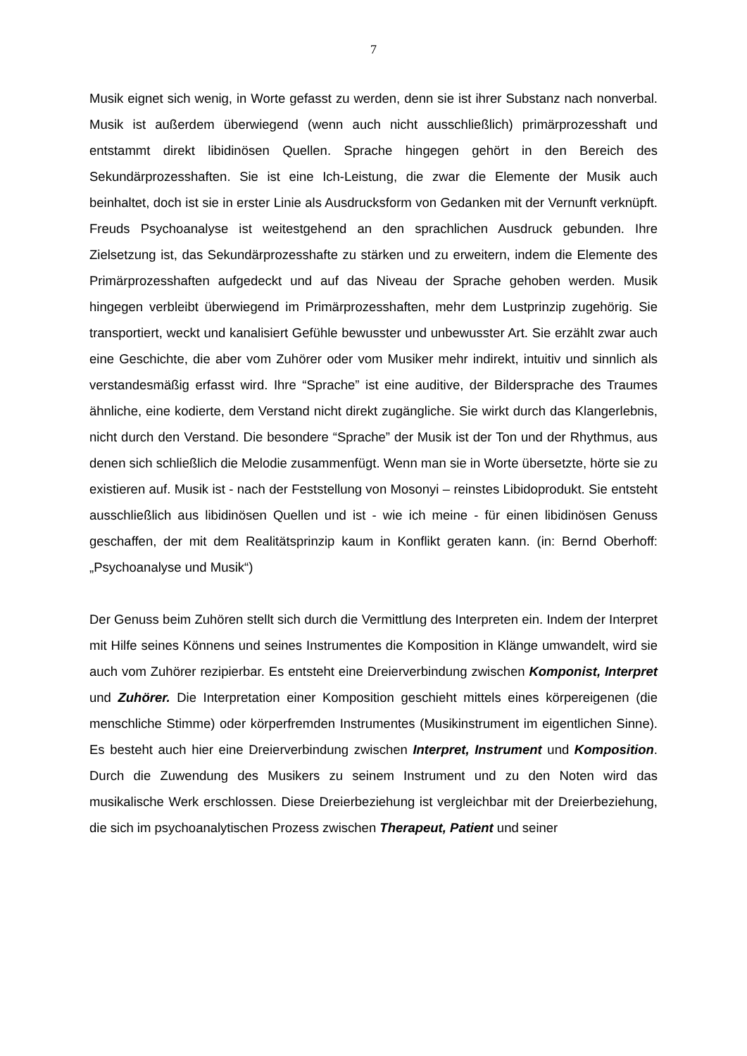7
Musik eignet sich wenig, in Worte gefasst zu werden, denn sie ist ihrer Substanz nach nonverbal. Musik ist außerdem überwiegend (wenn auch nicht ausschließlich) primärprozesshaft und entstammt direkt libidinösen Quellen. Sprache hingegen gehört in den Bereich des Sekundärprozesshaften. Sie ist eine Ich-Leistung, die zwar die Elemente der Musik auch beinhaltet, doch ist sie in erster Linie als Ausdrucksform von Gedanken mit der Vernunft verknüpft. Freuds Psychoanalyse ist weitestgehend an den sprachlichen Ausdruck gebunden. Ihre Zielsetzung ist, das Sekundärprozesshafte zu stärken und zu erweitern, indem die Elemente des Primärprozesshaften aufgedeckt und auf das Niveau der Sprache gehoben werden. Musik hingegen verbleibt überwiegend im Primärprozesshaften, mehr dem Lustprinzip zugehörig. Sie transportiert, weckt und kanalisiert Gefühle bewusster und unbewusster Art. Sie erzählt zwar auch eine Geschichte, die aber vom Zuhörer oder vom Musiker mehr indirekt, intuitiv und sinnlich als verstandesmäßig erfasst wird. Ihre “Sprache” ist eine auditive, der Bildersprache des Traumes ähnliche, eine kodierte, dem Verstand nicht direkt zugängliche. Sie wirkt durch das Klangerlebnis, nicht durch den Verstand. Die besondere “Sprache” der Musik ist der Ton und der Rhythmus, aus denen sich schließlich die Melodie zusammenfügt. Wenn man sie in Worte übersetzte, hörte sie zu existieren auf. Musik ist - nach der Feststellung von Mosonyi – reinstes Libidoprodukt. Sie entsteht ausschließlich aus libidinösen Quellen und ist - wie ich meine - für einen libidinösen Genuss geschaffen, der mit dem Realitätsprinzip kaum in Konflikt geraten kann. (in: Bernd Oberhoff: „Psychoanalyse und Musik“)
Der Genuss beim Zuhören stellt sich durch die Vermittlung des Interpreten ein. Indem der Interpret mit Hilfe seines Könnens und seines Instrumentes die Komposition in Klänge umwandelt, wird sie auch vom Zuhörer rezipierbar. Es entsteht eine Dreierverbindung zwischen Komponist, Interpret und Zuhörer. Die Interpretation einer Komposition geschieht mittels eines körpereigenen (die menschliche Stimme) oder körperfremden Instrumentes (Musikinstrument im eigentlichen Sinne). Es besteht auch hier eine Dreierverbindung zwischen Interpret, Instrument und Komposition. Durch die Zuwendung des Musikers zu seinem Instrument und zu den Noten wird das musikalische Werk erschlossen. Diese Dreierbeziehung ist vergleichbar mit der Dreierbeziehung, die sich im psychoanalytischen Prozess zwischen Therapeut, Patient und seiner